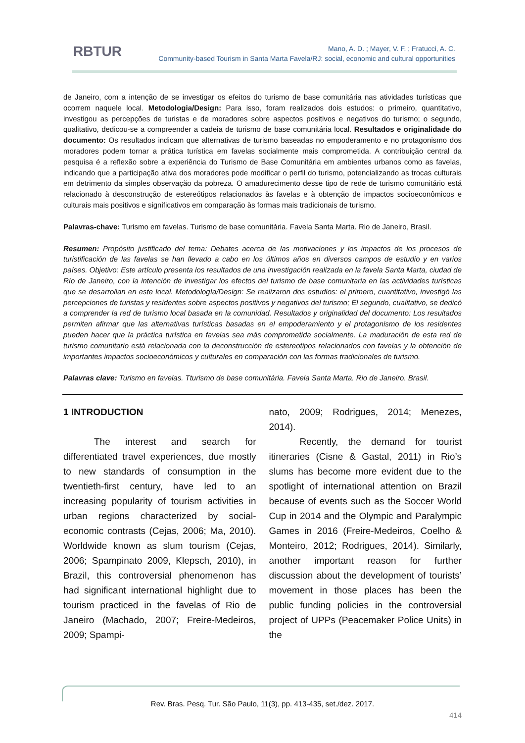RBTUR
Mano, A. D. ; Mayer, V. F. ; Fratucci, A. C.
Community-based Tourism in Santa Marta Favela/RJ: social, economic and cultural opportunities
de Janeiro, com a intenção de se investigar os efeitos do turismo de base comunitária nas atividades turísticas que ocorrem naquele local. Metodologia/Design: Para isso, foram realizados dois estudos: o primeiro, quantitativo, investigou as percepções de turistas e de moradores sobre aspectos positivos e negativos do turismo; o segundo, qualitativo, dedicou-se a compreender a cadeia de turismo de base comunitária local. Resultados e originalidade do documento: Os resultados indicam que alternativas de turismo baseadas no empoderamento e no protagonismo dos moradores podem tornar a prática turística em favelas socialmente mais comprometida. A contribuição central da pesquisa é a reflexão sobre a experiência do Turismo de Base Comunitária em ambientes urbanos como as favelas, indicando que a participação ativa dos moradores pode modificar o perfil do turismo, potencializando as trocas culturais em detrimento da simples observação da pobreza. O amadurecimento desse tipo de rede de turismo comunitário está relacionado à desconstrução de estereótipos relacionados às favelas e à obtenção de impactos socioeconômicos e culturais mais positivos e significativos em comparação às formas mais tradicionais de turismo.
Palavras-chave: Turismo em favelas. Turismo de base comunitária. Favela Santa Marta. Rio de Janeiro, Brasil.
Resumen: Propósito justificado del tema: Debates acerca de las motivaciones y los impactos de los procesos de turistificación de las favelas se han llevado a cabo en los últimos años en diversos campos de estudio y en varios países. Objetivo: Este artículo presenta los resultados de una investigación realizada en la favela Santa Marta, ciudad de Río de Janeiro, con la intención de investigar los efectos del turismo de base comunitaria en las actividades turísticas que se desarrollan en este local. Metodología/Design: Se realizaron dos estudios: el primero, cuantitativo, investigó las percepciones de turistas y residentes sobre aspectos positivos y negativos del turismo; El segundo, cualitativo, se dedicó a comprender la red de turismo local basada en la comunidad. Resultados y originalidad del documento: Los resultados permiten afirmar que las alternativas turísticas basadas en el empoderamiento y el protagonismo de los residentes pueden hacer que la práctica turística en favelas sea más comprometida socialmente. La maduración de esta red de turismo comunitario está relacionada con la deconstrucción de estereotipos relacionados con favelas y la obtención de importantes impactos socioeconómicos y culturales en comparación con las formas tradicionales de turismo.
Palavras clave: Turismo en favelas. Tturismo de base comunitária. Favela Santa Marta. Rio de Janeiro. Brasil.
1 INTRODUCTION
The interest and search for differentiated travel experiences, due mostly to new standards of consumption in the twentieth-first century, have led to an increasing popularity of tourism activities in urban regions characterized by social-economic contrasts (Cejas, 2006; Ma, 2010). Worldwide known as slum tourism (Cejas, 2006; Spampinato 2009, Klepsch, 2010), in Brazil, this controversial phenomenon has had significant international highlight due to tourism practiced in the favelas of Rio de Janeiro (Machado, 2007; Freire-Medeiros, 2009; Spampi-
nato, 2009; Rodrigues, 2014; Menezes, 2014).
Recently, the demand for tourist itineraries (Cisne & Gastal, 2011) in Rio’s slums has become more evident due to the spotlight of international attention on Brazil because of events such as the Soccer World Cup in 2014 and the Olympic and Paralympic Games in 2016 (Freire-Medeiros, Coelho & Monteiro, 2012; Rodrigues, 2014). Similarly, another important reason for further discussion about the development of tourists’ movement in those places has been the public funding policies in the controversial project of UPPs (Peacemaker Police Units) in the
Rev. Bras. Pesq. Tur. São Paulo, 11(3), pp. 413-435, set./dez. 2017.
414